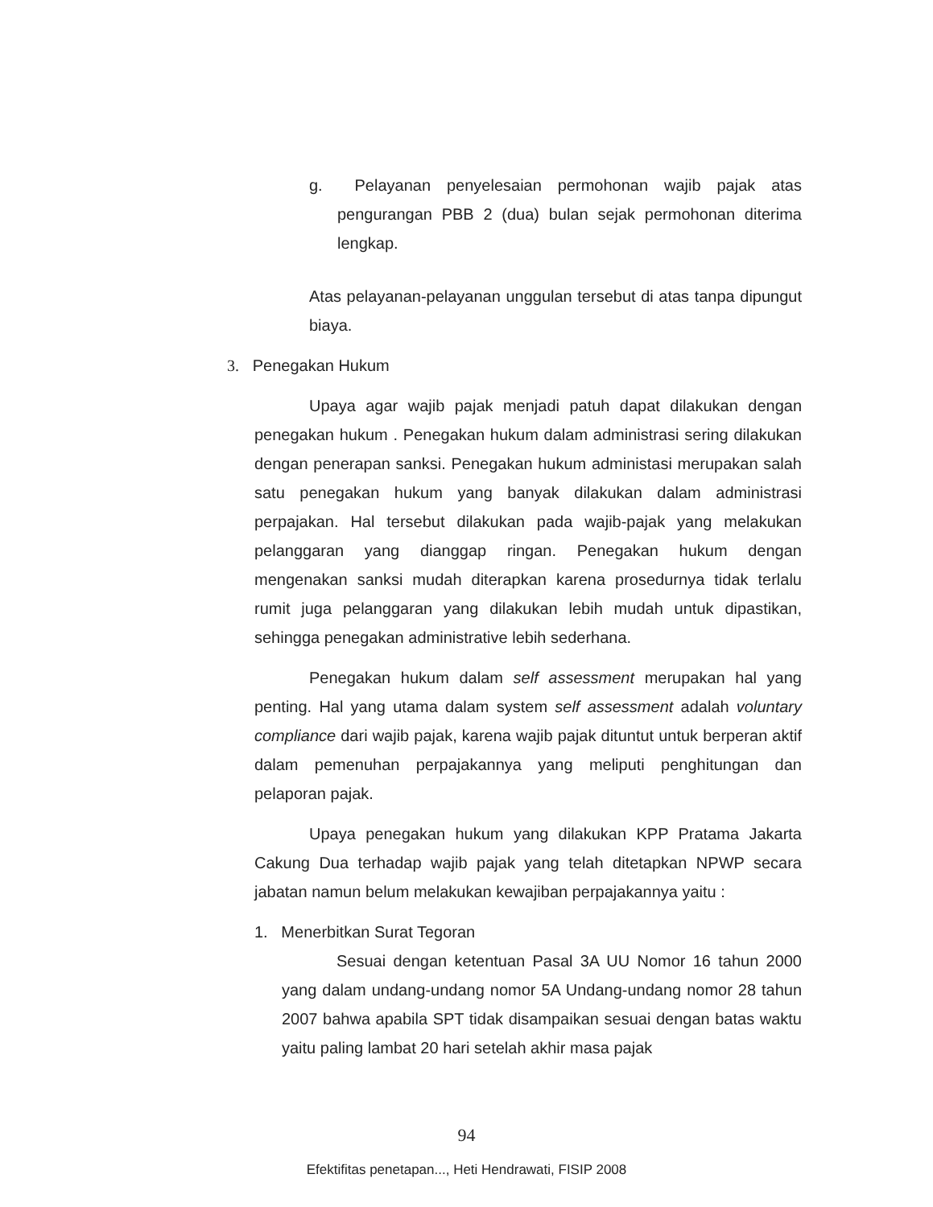g. Pelayanan penyelesaian permohonan wajib pajak atas pengurangan PBB 2 (dua) bulan sejak permohonan diterima lengkap.
Atas pelayanan-pelayanan unggulan tersebut di atas tanpa dipungut biaya.
3. Penegakan Hukum
Upaya agar wajib pajak menjadi patuh dapat dilakukan dengan penegakan hukum . Penegakan hukum dalam administrasi sering dilakukan dengan penerapan sanksi. Penegakan hukum administasi merupakan salah satu penegakan hukum yang banyak dilakukan dalam administrasi perpajakan. Hal tersebut dilakukan pada wajib-pajak yang melakukan pelanggaran yang dianggap ringan. Penegakan hukum dengan mengenakan sanksi mudah diterapkan karena prosedurnya tidak terlalu rumit juga pelanggaran yang dilakukan lebih mudah untuk dipastikan, sehingga penegakan administrative lebih sederhana.
Penegakan hukum dalam self assessment merupakan hal yang penting. Hal yang utama dalam system self assessment adalah voluntary compliance dari wajib pajak, karena wajib pajak dituntut untuk berperan aktif dalam pemenuhan perpajakannya yang meliputi penghitungan dan pelaporan pajak.
Upaya penegakan hukum yang dilakukan KPP Pratama Jakarta Cakung Dua terhadap wajib pajak yang telah ditetapkan NPWP secara jabatan namun belum melakukan kewajiban perpajakannya yaitu :
1. Menerbitkan Surat Tegoran
Sesuai dengan ketentuan Pasal 3A UU Nomor 16 tahun 2000 yang dalam undang-undang nomor 5A Undang-undang nomor 28 tahun 2007 bahwa apabila SPT tidak disampaikan sesuai dengan batas waktu yaitu paling lambat 20 hari setelah akhir masa pajak
94
Efektifitas penetapan..., Heti Hendrawati, FISIP 2008